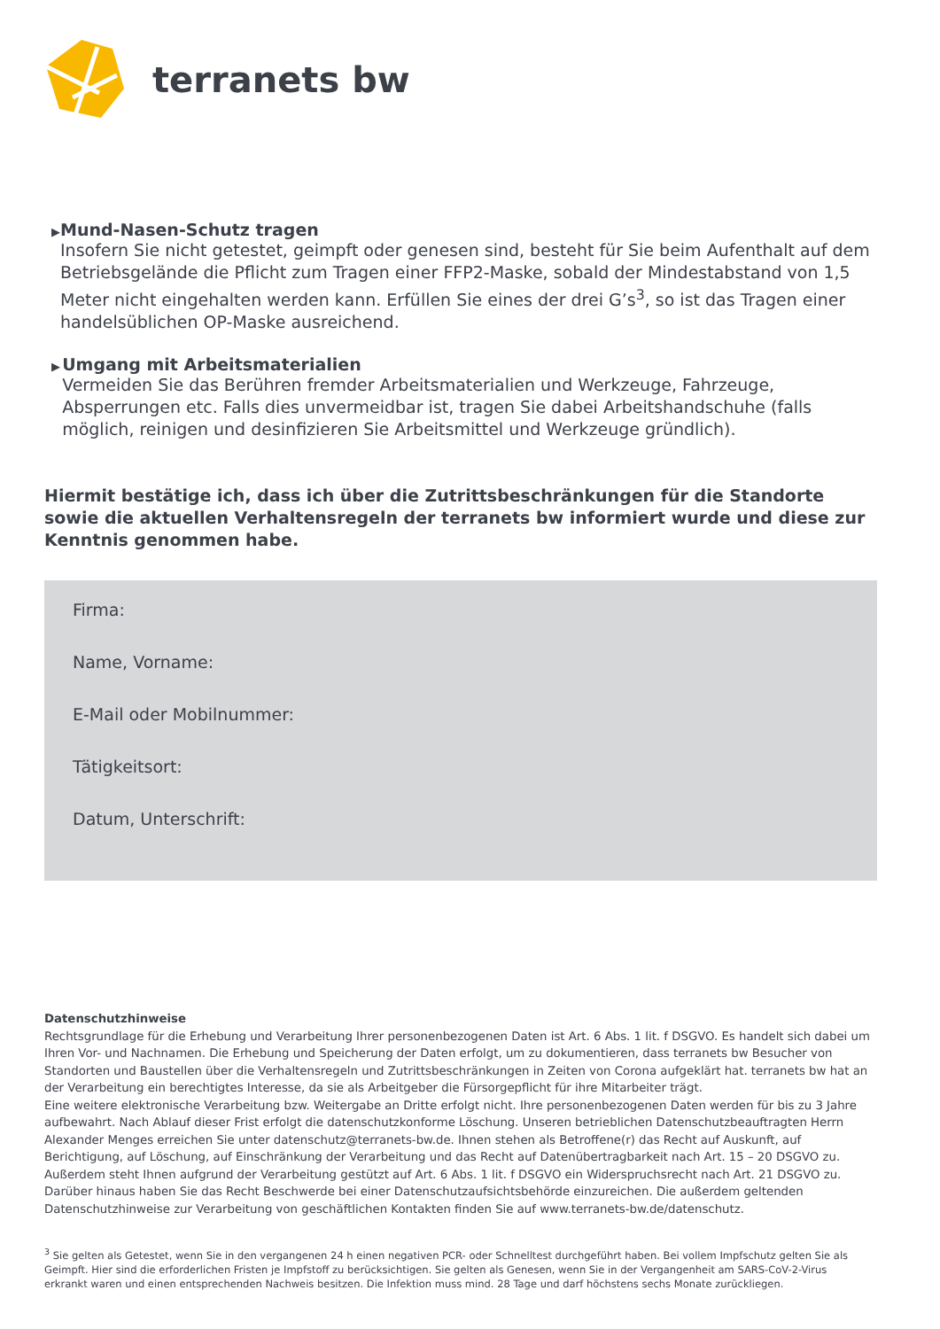terranets bw
▶
Mund-Nasen-Schutz tragen
Insofern Sie nicht getestet, geimpft oder genesen sind, besteht für Sie beim Aufenthalt auf dem Betriebsgelände die Pflicht zum Tragen einer FFP2-Maske, sobald der Mindestabstand von 1,5 Meter nicht eingehalten werden kann. Erfüllen Sie eines der drei G’s<sup>3</sup>, so ist das Tragen einer handelsüblichen OP-Maske ausreichend.
▶
Umgang mit Arbeitsmaterialien
Vermeiden Sie das Berühren fremder Arbeitsmaterialien und Werkzeuge, Fahrzeuge, Absperrungen etc. Falls dies unvermeidbar ist, tragen Sie dabei Arbeitshandschuhe (falls möglich, reinigen und desinfizieren Sie Arbeitsmittel und Werkzeuge gründlich).
Hiermit bestätige ich, dass ich über die Zutrittsbeschränkungen für die Standorte sowie die aktuellen Verhaltensregeln der terranets bw informiert wurde und diese zur Kenntnis genommen habe.
Firma:
Name, Vorname:
E-Mail oder Mobilnummer:
Tätigkeitsort:
Datum, Unterschrift:
Datenschutzhinweise
Rechtsgrundlage für die Erhebung und Verarbeitung Ihrer personenbezogenen Daten ist Art. 6 Abs. 1 lit. f DSGVO. Es handelt sich dabei um Ihren Vor- und Nachnamen. Die Erhebung und Speicherung der Daten erfolgt, um zu dokumentieren, dass terranets bw Besucher von Standorten und Baustellen über die Verhaltensregeln und Zutrittsbeschränkungen in Zeiten von Corona aufgeklärt hat. terranets bw hat an der Verarbeitung ein berechtigtes Interesse, da sie als Arbeitgeber die Fürsorgepflicht für ihre Mitarbeiter trägt.
Eine weitere elektronische Verarbeitung bzw. Weitergabe an Dritte erfolgt nicht. Ihre personenbezogenen Daten werden für bis zu 3 Jahre aufbewahrt. Nach Ablauf dieser Frist erfolgt die datenschutzkonforme Löschung. Unseren betrieblichen Datenschutzbeauftragten Herrn Alexander Menges erreichen Sie unter datenschutz@terranets-bw.de. Ihnen stehen als Betroffene(r) das Recht auf Auskunft, auf Berichtigung, auf Löschung, auf Einschränkung der Verarbeitung und das Recht auf Datenübertragbarkeit nach Art. 15 – 20 DSGVO zu. Außerdem steht Ihnen aufgrund der Verarbeitung gestützt auf Art. 6 Abs. 1 lit. f DSGVO ein Widerspruchsrecht nach Art. 21 DSGVO zu. Darüber hinaus haben Sie das Recht Beschwerde bei einer Datenschutzaufsichtsbehörde einzureichen. Die außerdem geltenden Datenschutzhinweise zur Verarbeitung von geschäftlichen Kontakten finden Sie auf www.terranets-bw.de/datenschutz.
<sup>3</sup> Sie gelten als Getestet, wenn Sie in den vergangenen 24 h einen negativen PCR- oder Schnelltest durchgeführt haben. Bei vollem Impfschutz gelten Sie als Geimpft. Hier sind die erforderlichen Fristen je Impfstoff zu berücksichtigen. Sie gelten als Genesen, wenn Sie in der Vergangenheit am SARS-CoV-2-Virus erkrankt waren und einen entsprechenden Nachweis besitzen. Die Infektion muss mind. 28 Tage und darf höchstens sechs Monate zurückliegen.